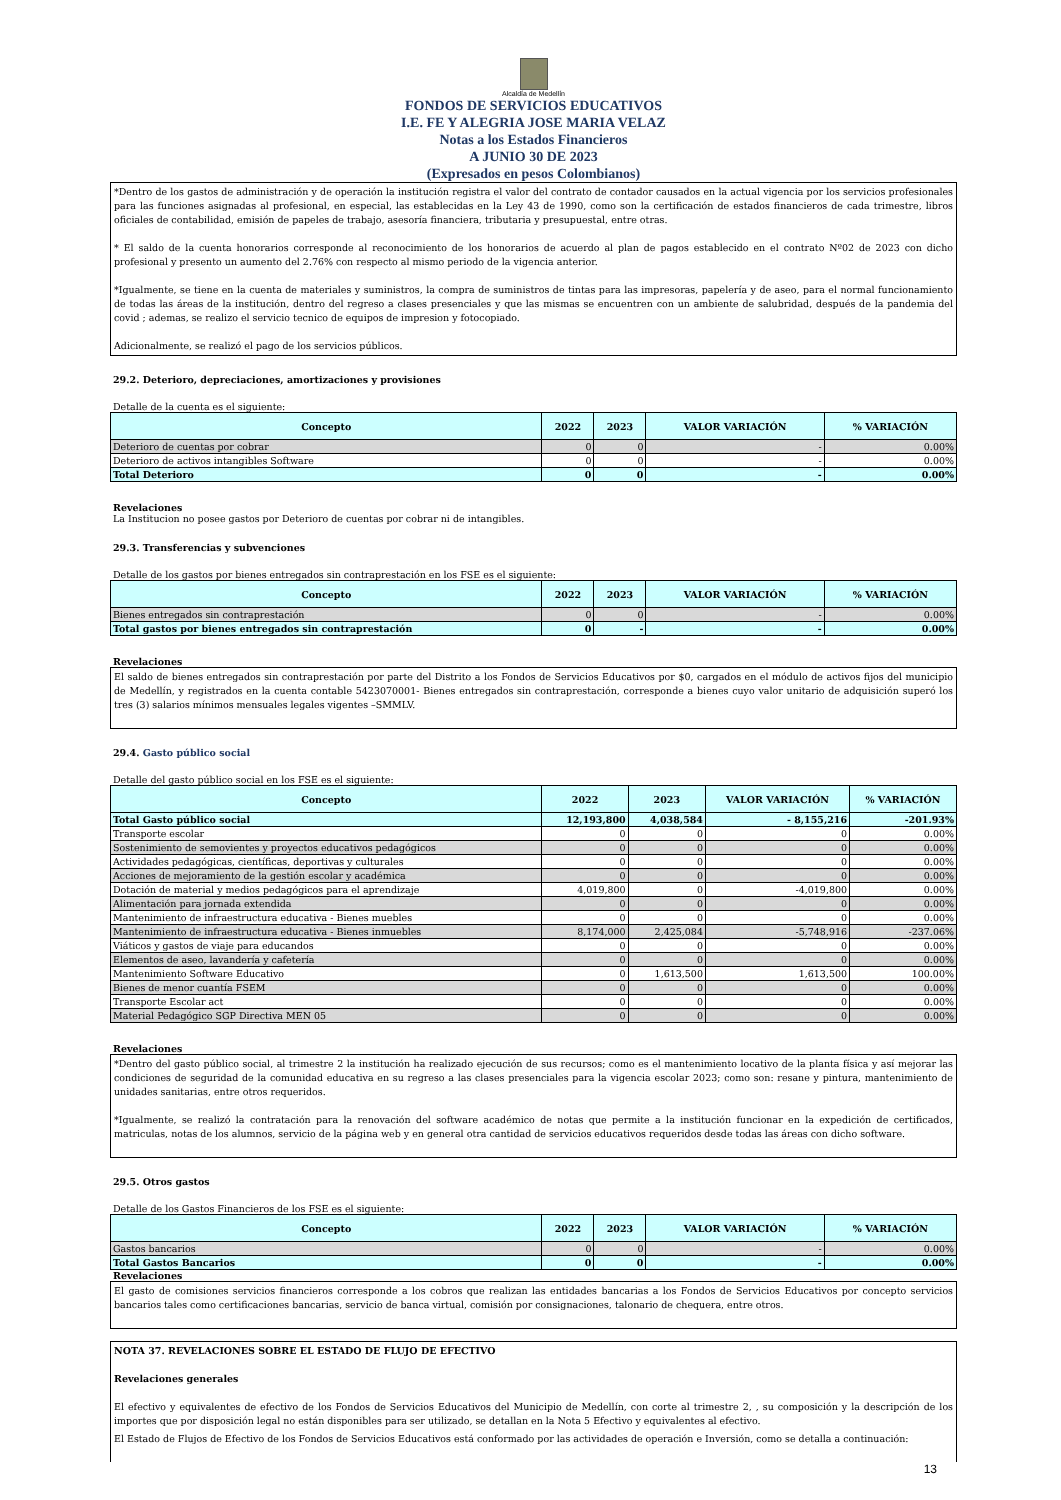Alcaldía de Medellín
FONDOS DE SERVICIOS EDUCATIVOS
I.E. FE Y ALEGRIA JOSE MARIA VELAZ
Notas a los Estados Financieros
A JUNIO 30 DE 2023
(Expresados en pesos Colombianos)
*Dentro de los gastos de administración y de operación la institución registra el valor del contrato de contador causados en la actual vigencia por los servicios profesionales para las funciones asignadas al profesional, en especial, las establecidas en la Ley 43 de 1990, como son la certificación de estados financieros de cada trimestre, libros oficiales de contabilidad, emisión de papeles de trabajo, asesoría financiera, tributaria y presupuestal, entre otras.
* El saldo de la cuenta honorarios corresponde al reconocimiento de los honorarios de acuerdo al plan de pagos establecido en el contrato Nº02 de 2023 con dicho profesional y presento un aumento del 2.76% con respecto al mismo periodo de la vigencia anterior.
*Igualmente, se tiene en la cuenta de materiales y suministros, la compra de suministros de tintas para las impresoras, papelería y de aseo, para el normal funcionamiento de todas las áreas de la institución, dentro del regreso a clases presenciales y que las mismas se encuentren con un ambiente de salubridad, después de la pandemia del covid ; ademas, se realizo el servicio tecnico de equipos de impresion y fotocopiado.
Adicionalmente, se realizó el pago de los servicios públicos.
29.2. Deterioro, depreciaciones, amortizaciones y provisiones
Detalle de la cuenta es el siguiente:
| Concepto | 2022 | 2023 | VALOR VARIACIÓN | % VARIACIÓN |
| --- | --- | --- | --- | --- |
| Deterioro de cuentas por cobrar | 0 | 0 | - | 0.00% |
| Deterioro de activos intangibles Software | 0 | 0 | - | 0.00% |
| Total Deterioro | 0 | 0 | - | 0.00% |
Revelaciones
La Institucion no posee gastos por Deterioro de cuentas por cobrar ni de intangibles.
29.3. Transferencias y subvenciones
Detalle de los gastos por bienes entregados sin contraprestación en los FSE es el siguiente:
| Concepto | 2022 | 2023 | VALOR VARIACIÓN | % VARIACIÓN |
| --- | --- | --- | --- | --- |
| Bienes entregados sin contraprestación | 0 | 0 | - | 0.00% |
| Total gastos por bienes entregados sin contraprestación | 0 | - | - | 0.00% |
Revelaciones
El saldo de bienes entregados sin contraprestación por parte del Distrito a los Fondos de Servicios Educativos por $0, cargados en el módulo de activos fijos del municipio de Medellín, y registrados en la cuenta contable 5423070001- Bienes entregados sin contraprestación, corresponde a bienes cuyo valor unitario de adquisición superó los tres (3) salarios mínimos mensuales legales vigentes –SMMLV.
29.4. Gasto público social
Detalle del gasto público social en los FSE es el siguiente:
| Concepto | 2022 | 2023 | VALOR VARIACIÓN | % VARIACIÓN |
| --- | --- | --- | --- | --- |
| Total Gasto público social | 12,193,800 | 4,038,584 | - 8,155,216 | -201.93% |
| Transporte escolar | 0 | 0 | 0 | 0.00% |
| Sostenimiento de semovientes y proyectos educativos pedagógicos | 0 | 0 | 0 | 0.00% |
| Actividades pedagógicas, científicas, deportivas y culturales | 0 | 0 | 0 | 0.00% |
| Acciones de mejoramiento de la gestión escolar y académica | 0 | 0 | 0 | 0.00% |
| Dotación de material y medios pedagógicos para el aprendizaje | 4,019,800 | 0 | -4,019,800 | 0.00% |
| Alimentación para jornada extendida | 0 | 0 | 0 | 0.00% |
| Mantenimiento de infraestructura educativa - Bienes muebles | 0 | 0 | 0 | 0.00% |
| Mantenimiento de infraestructura educativa - Bienes inmuebles | 8,174,000 | 2,425,084 | -5,748,916 | -237.06% |
| Viáticos y gastos de viaje para educandos | 0 | 0 | 0 | 0.00% |
| Elementos de aseo, lavandería y cafetería | 0 | 0 | 0 | 0.00% |
| Mantenimiento Software Educativo | 0 | 1,613,500 | 1,613,500 | 100.00% |
| Bienes de menor cuantía FSEM | 0 | 0 | 0 | 0.00% |
| Transporte Escolar act | 0 | 0 | 0 | 0.00% |
| Material Pedagógico SGP Directiva MEN 05 | 0 | 0 | 0 | 0.00% |
Revelaciones
*Dentro del gasto público social, al trimestre 2 la institución ha realizado ejecución de sus recursos; como es el mantenimiento locativo de la planta física y así mejorar las condiciones de seguridad de la comunidad educativa en su regreso a las clases presenciales para la vigencia escolar 2023; como son: resane y pintura, mantenimiento de unidades sanitarias, entre otros requeridos.
*Igualmente, se realizó la contratación para la renovación del software académico de notas que permite a la institución funcionar en la expedición de certificados, matriculas, notas de los alumnos, servicio de la página web y en general otra cantidad de servicios educativos requeridos desde todas las áreas con dicho software.
29.5. Otros gastos
Detalle de los Gastos Financieros de los FSE es el siguiente:
| Concepto | 2022 | 2023 | VALOR VARIACIÓN | % VARIACIÓN |
| --- | --- | --- | --- | --- |
| Gastos bancarios | 0 | 0 | - | 0.00% |
| Total Gastos Bancarios | 0 | 0 | - | 0.00% |
Revelaciones
El gasto de comisiones servicios financieros corresponde a los cobros que realizan las entidades bancarias a los Fondos de Servicios Educativos por concepto servicios bancarios tales como certificaciones bancarias, servicio de banca virtual, comisión por consignaciones, talonario de chequera, entre otros.
NOTA 37. REVELACIONES SOBRE EL ESTADO DE FLUJO DE EFECTIVO
Revelaciones generales
El efectivo y equivalentes de efectivo de los Fondos de Servicios Educativos del Municipio de Medellín, con corte al trimestre 2, , su composición y la descripción de los importes que por disposición legal no están disponibles para ser utilizado, se detallan en la Nota 5 Efectivo y equivalentes al efectivo.
El Estado de Flujos de Efectivo de los Fondos de Servicios Educativos está conformado por las actividades de operación e Inversión, como se detalla a continuación:
13